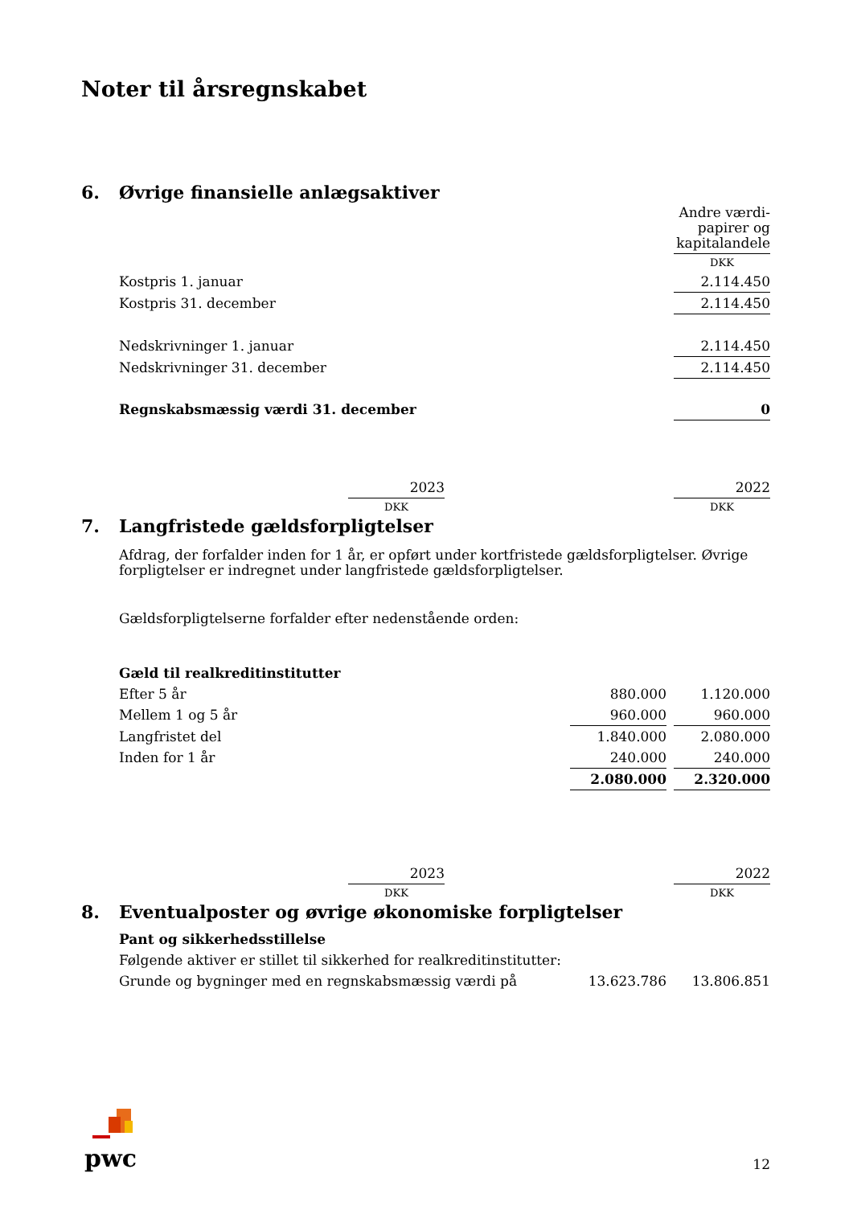Noter til årsregnskabet
6. Øvrige finansielle anlægsaktiver
| | Andre værdi- papirer og kapitalandele |
| --- | --- |
| | DKK |
| Kostpris 1. januar | 2.114.450 |
| Kostpris 31. december | 2.114.450 |
| Nedskrivninger 1. januar | 2.114.450 |
| Nedskrivninger 31. december | 2.114.450 |
| Regnskabsmæssig værdi 31. december | 0 |
| | 2023 | | 2022 |
| --- | --- | --- | --- |
| | DKK | | DKK |
7. Langfristede gældsforpligtelser
Afdrag, der forfalder inden for 1 år, er opført under kortfristede gældsforpligtelser. Øvrige forpligtelser er indregnet under langfristede gældsforpligtelser.
Gældsforpligtelserne forfalder efter nedenstående orden:
| Gæld til realkreditinstitutter | | | |
| Efter 5 år | 880.000 | | 1.120.000 |
| Mellem 1 og 5 år | 960.000 | | 960.000 |
| Langfristet del | 1.840.000 | | 2.080.000 |
| Inden for 1 år | 240.000 | | 240.000 |
| | 2.080.000 | | 2.320.000 |
| | 2023 | | 2022 |
| --- | --- | --- | --- |
| | DKK | | DKK |
8. Eventualposter og øvrige økonomiske forpligtelser
| Pant og sikkerhedsstillelse | | | |
| Følgende aktiver er stillet til sikkerhed for realkreditinstitutter: | | | |
| Grunde og bygninger med en regnskabsmæssig værdi på | 13.623.786 | | 13.806.851 |
pwc
12